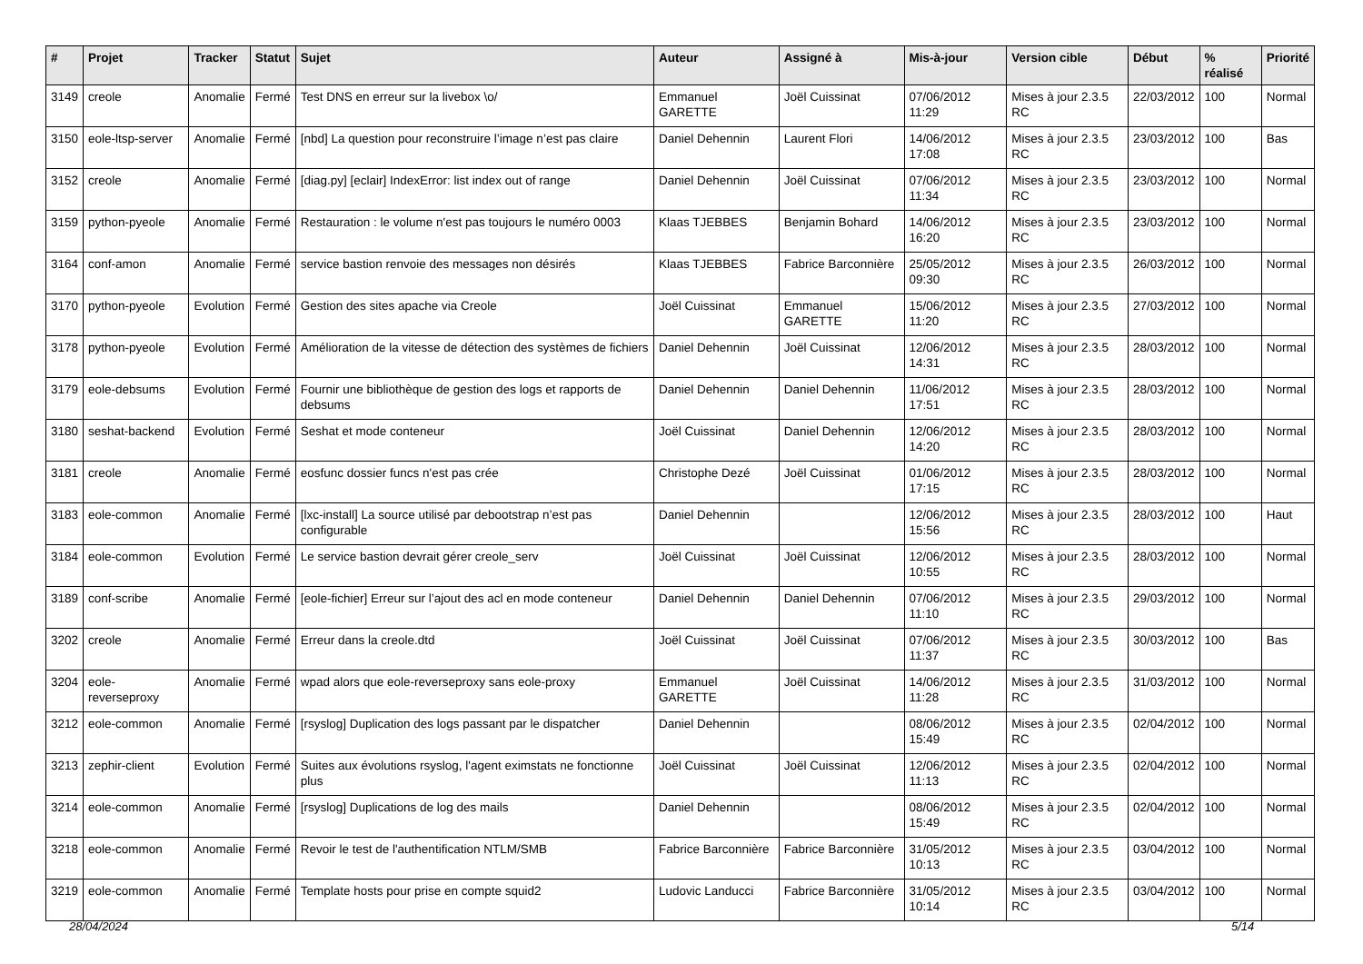| # | Projet | Tracker | Statut | Sujet | Auteur | Assigné à | Mis-à-jour | Version cible | Début | % réalisé | Priorité |
| --- | --- | --- | --- | --- | --- | --- | --- | --- | --- | --- | --- |
| 3149 | creole | Anomalie | Fermé | Test DNS en erreur sur la livebox \o/ | Emmanuel GARETTE | Joël Cuissinat | 07/06/2012 11:29 | Mises à jour 2.3.5 RC | 22/03/2012 | 100 | Normal |
| 3150 | eole-ltsp-server | Anomalie | Fermé | [nbd] La question pour reconstruire l’image n’est pas claire | Daniel Dehennin | Laurent Flori | 14/06/2012 17:08 | Mises à jour 2.3.5 RC | 23/03/2012 | 100 | Bas |
| 3152 | creole | Anomalie | Fermé | [diag.py] [eclair] IndexError: list index out of range | Daniel Dehennin | Joël Cuissinat | 07/06/2012 11:34 | Mises à jour 2.3.5 RC | 23/03/2012 | 100 | Normal |
| 3159 | python-pyeole | Anomalie | Fermé | Restauration : le volume n'est pas toujours le numéro 0003 | Klaas TJEBBES | Benjamin Bohard | 14/06/2012 16:20 | Mises à jour 2.3.5 RC | 23/03/2012 | 100 | Normal |
| 3164 | conf-amon | Anomalie | Fermé | service bastion renvoie des messages non désirés | Klaas TJEBBES | Fabrice Barconnière | 25/05/2012 09:30 | Mises à jour 2.3.5 RC | 26/03/2012 | 100 | Normal |
| 3170 | python-pyeole | Evolution | Fermé | Gestion des sites apache via Creole | Joël Cuissinat | Emmanuel GARETTE | 15/06/2012 11:20 | Mises à jour 2.3.5 RC | 27/03/2012 | 100 | Normal |
| 3178 | python-pyeole | Evolution | Fermé | Amélioration de la vitesse de détection des systèmes de fichiers | Daniel Dehennin | Joël Cuissinat | 12/06/2012 14:31 | Mises à jour 2.3.5 RC | 28/03/2012 | 100 | Normal |
| 3179 | eole-debsums | Evolution | Fermé | Fournir une bibliothèque de gestion des logs et rapports de debsums | Daniel Dehennin | Daniel Dehennin | 11/06/2012 17:51 | Mises à jour 2.3.5 RC | 28/03/2012 | 100 | Normal |
| 3180 | seshat-backend | Evolution | Fermé | Seshat et mode conteneur | Joël Cuissinat | Daniel Dehennin | 12/06/2012 14:20 | Mises à jour 2.3.5 RC | 28/03/2012 | 100 | Normal |
| 3181 | creole | Anomalie | Fermé | eosfunc dossier funcs n'est pas crée | Christophe Dezé | Joël Cuissinat | 01/06/2012 17:15 | Mises à jour 2.3.5 RC | 28/03/2012 | 100 | Normal |
| 3183 | eole-common | Anomalie | Fermé | [lxc-install] La source utilisé par debootstrap n’est pas configurable | Daniel Dehennin | | 12/06/2012 15:56 | Mises à jour 2.3.5 RC | 28/03/2012 | 100 | Haut |
| 3184 | eole-common | Evolution | Fermé | Le service bastion devrait gérer creole_serv | Joël Cuissinat | Joël Cuissinat | 12/06/2012 10:55 | Mises à jour 2.3.5 RC | 28/03/2012 | 100 | Normal |
| 3189 | conf-scribe | Anomalie | Fermé | [eole-fichier] Erreur sur l’ajout des acl en mode conteneur | Daniel Dehennin | Daniel Dehennin | 07/06/2012 11:10 | Mises à jour 2.3.5 RC | 29/03/2012 | 100 | Normal |
| 3202 | creole | Anomalie | Fermé | Erreur dans la creole.dtd | Joël Cuissinat | Joël Cuissinat | 07/06/2012 11:37 | Mises à jour 2.3.5 RC | 30/03/2012 | 100 | Bas |
| 3204 | eole-reverseproxy | Anomalie | Fermé | wpad alors que eole-reverseproxy sans eole-proxy | Emmanuel GARETTE | Joël Cuissinat | 14/06/2012 11:28 | Mises à jour 2.3.5 RC | 31/03/2012 | 100 | Normal |
| 3212 | eole-common | Anomalie | Fermé | [rsyslog] Duplication des logs passant par le dispatcher | Daniel Dehennin | | 08/06/2012 15:49 | Mises à jour 2.3.5 RC | 02/04/2012 | 100 | Normal |
| 3213 | zephir-client | Evolution | Fermé | Suites aux évolutions rsyslog, l'agent eximstats ne fonctionne plus | Joël Cuissinat | Joël Cuissinat | 12/06/2012 11:13 | Mises à jour 2.3.5 RC | 02/04/2012 | 100 | Normal |
| 3214 | eole-common | Anomalie | Fermé | [rsyslog] Duplications de log des mails | Daniel Dehennin | | 08/06/2012 15:49 | Mises à jour 2.3.5 RC | 02/04/2012 | 100 | Normal |
| 3218 | eole-common | Anomalie | Fermé | Revoir le test de l'authentification NTLM/SMB | Fabrice Barconnière | Fabrice Barconnière | 31/05/2012 10:13 | Mises à jour 2.3.5 RC | 03/04/2012 | 100 | Normal |
| 3219 | eole-common | Anomalie | Fermé | Template hosts pour prise en compte squid2 | Ludovic Landucci | Fabrice Barconnière | 31/05/2012 10:14 | Mises à jour 2.3.5 RC | 03/04/2012 | 100 | Normal |
28/04/2024 5/14